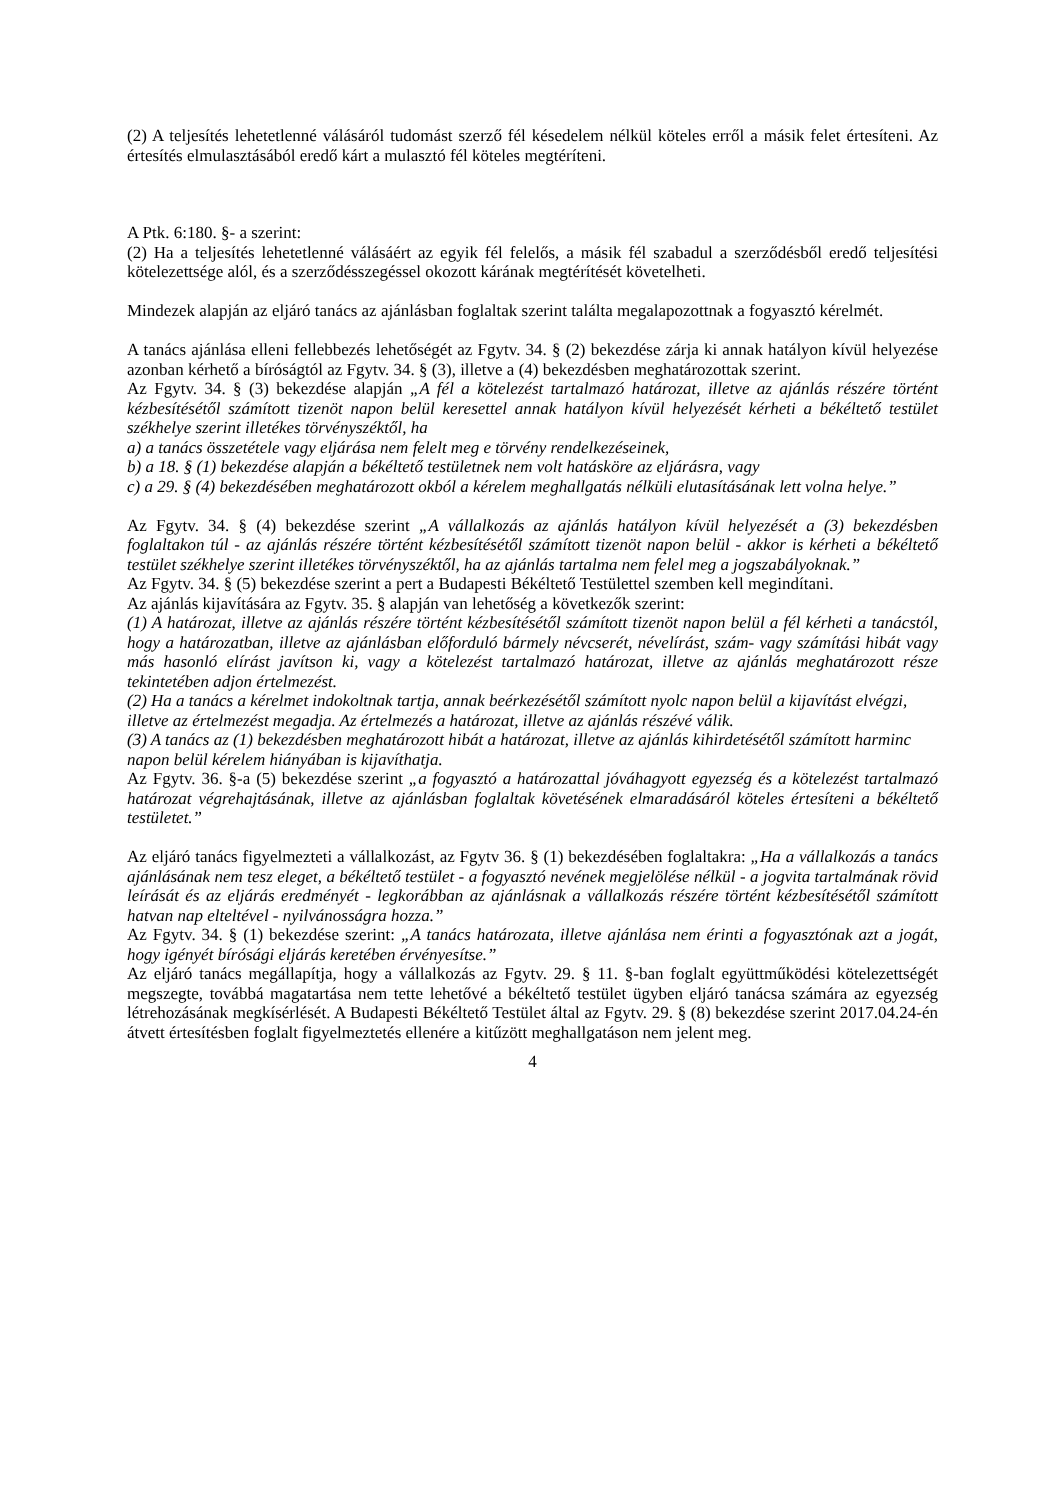(2) A teljesítés lehetetlenné válásáról tudomást szerző fél késedelem nélkül köteles erről a másik felet értesíteni. Az értesítés elmulasztásából eredő kárt a mulasztó fél köteles megtéríteni.
A Ptk. 6:180. §- a szerint:
(2) Ha a teljesítés lehetetlenné válásáért az egyik fél felelős, a másik fél szabadul a szerződésből eredő teljesítési kötelezettsége alól, és a szerződésszegéssel okozott kárának megtérítését követelheti.
Mindezek alapján az eljáró tanács az ajánlásban foglaltak szerint találta megalapozottnak a fogyasztó kérelmét.
A tanács ajánlása elleni fellebbezés lehetőségét az Fgytv. 34. § (2) bekezdése zárja ki annak hatályon kívül helyezése azonban kérhető a bíróságtól az Fgytv. 34. § (3), illetve a (4) bekezdésben meghatározottak szerint.
Az Fgytv. 34. § (3) bekezdése alapján „A fél a kötelezést tartalmazó határozat, illetve az ajánlás részére történt kézbesítésétől számított tizenöt napon belül keresettel annak hatályon kívül helyezését kérheti a békéltető testület székhelye szerint illetékes törvényszéktől, ha
a) a tanács összetétele vagy eljárása nem felelt meg e törvény rendelkezéseinek,
b) a 18. § (1) bekezdése alapján a békéltető testületnek nem volt hatásköre az eljárásra, vagy
c) a 29. § (4) bekezdésében meghatározott okból a kérelem meghallgatás nélküli elutasításának lett volna helye.”
Az Fgytv. 34. § (4) bekezdése szerint „A vállalkozás az ajánlás hatályon kívül helyezését a (3) bekezdésben foglaltakon túl - az ajánlás részére történt kézbesítésétől számított tizenöt napon belül - akkor is kérheti a békéltető testület székhelye szerint illetékes törvényszéktől, ha az ajánlás tartalma nem felel meg a jogszabályoknak.”
Az Fgytv. 34. § (5) bekezdése szerint a pert a Budapesti Békéltető Testülettel szemben kell megindítani.
Az ajánlás kijavítására az Fgytv. 35. § alapján van lehetőség a következők szerint:
(1) A határozat, illetve az ajánlás részére történt kézbesítésétől számított tizenöt napon belül a fél kérheti a tanácstól, hogy a határozatban, illetve az ajánlásban előforduló bármely névcserét, névelírást, szám- vagy számítási hibát vagy más hasonló elírást javítson ki, vagy a kötelezést tartalmazó határozat, illetve az ajánlás meghatározott része tekintetében adjon értelmezést.
(2) Ha a tanács a kérelmet indokoltnak tartja, annak beérkezésétől számított nyolc napon belül a kijavítást elvégzi, illetve az értelmezést megadja. Az értelmezés a határozat, illetve az ajánlás részévé válik.
(3) A tanács az (1) bekezdésben meghatározott hibát a határozat, illetve az ajánlás kihirdetésétől számított harminc napon belül kérelem hiányában is kijavíthatja.
Az Fgytv. 36. §-a (5) bekezdése szerint „a fogyasztó a határozattal jóváhagyott egyezség és a kötelezést tartalmazó határozat végrehajtásának, illetve az ajánlásban foglaltak követésének elmaradásáról köteles értesíteni a békéltető testületet.”
Az eljáró tanács figyelmezteti a vállalkozást, az Fgytv 36. § (1) bekezdésében foglaltakra: „Ha a vállalkozás a tanács ajánlásának nem tesz eleget, a békéltető testület - a fogyasztó nevének megjelölése nélkül - a jogvita tartalmának rövid leírását és az eljárás eredményét - legkorábban az ajánlásnak a vállalkozás részére történt kézbesítésétől számított hatvan nap elteltével - nyilvánosságra hozza.”
Az Fgytv. 34. § (1) bekezdése szerint: „A tanács határozata, illetve ajánlása nem érinti a fogyasztónak azt a jogát, hogy igényét bírósági eljárás keretében érvényesítse.”
Az eljáró tanács megállapítja, hogy a vállalkozás az Fgytv. 29. § 11. §-ban foglalt együttműködési kötelezettségét megszegte, továbbá magatartása nem tette lehetővé a békéltető testület ügyben eljáró tanácsa számára az egyezség létrehozásának megkísérlését. A Budapesti Békéltető Testület által az Fgytv. 29. § (8) bekezdése szerint 2017.04.24-én átvett értesítésben foglalt figyelmeztetés ellenére a kitűzött meghallgatáson nem jelent meg.
4